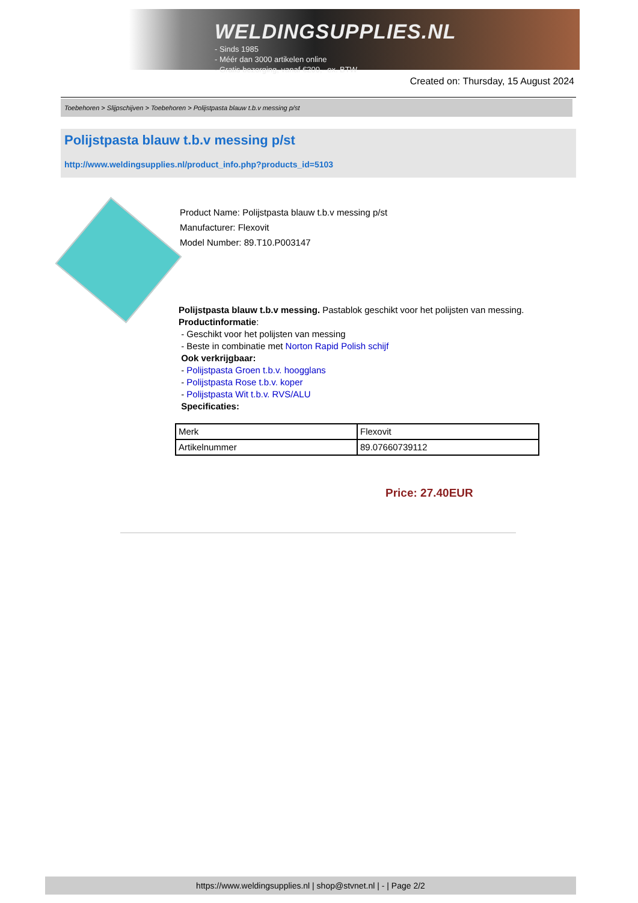WELDINGSUPPLIES.NL
- Sinds 1985
- Méér dan 3000 artikelen online
- Gratis bezorging, vanaf €200,--ex. BTW
Created on: Thursday, 15 August 2024
Toebehoren > Slijpschijven > Toebehoren > Polijstpasta blauw t.b.v messing p/st
Polijstpasta blauw t.b.v messing p/st
http://www.weldingsupplies.nl/product_info.php?products_id=5103
Product Name: Polijstpasta blauw t.b.v messing p/st
Manufacturer: Flexovit
Model Number: 89.T10.P003147
Polijstpasta blauw t.b.v messing. Pastablok geschikt voor het polijsten van messing.
Productinformatie:
- Geschikt voor het polijsten van messing
- Beste in combinatie met Norton Rapid Polish schijf
Ook verkrijgbaar:
- Polijstpasta Groen t.b.v. hoogglans
- Polijstpasta Rose t.b.v. koper
- Polijstpasta Wit t.b.v. RVS/ALU
Specificaties:
| Merk | Flexovit |
| Artikelnummer | 89.07660739112 |
Price: 27.40EUR
https://www.weldingsupplies.nl | shop@stvnet.nl | - | Page 2/2